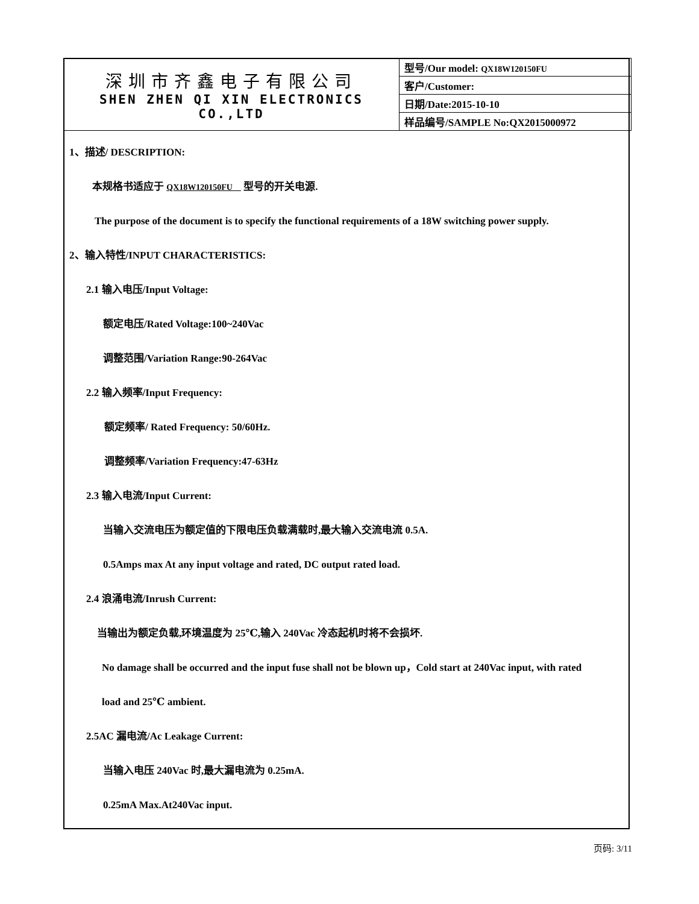| 深圳市齐鑫电子有限公司 SHEN ZHEN QI XIN ELECTRONICS CO.,LTD | 型号/Our model: QX18W120150FU |
| | 客户/Customer: |
| | 日期/Date:2015-10-10 |
| | 样品编号/SAMPLE No:QX2015000972 |
1、描述/ DESCRIPTION:
本规格书适应于 QX18W120150FU 型号的开关电源.
The purpose of the document is to specify the functional requirements of a 18W switching power supply.
2、输入特性/INPUT CHARACTERISTICS:
2.1 输入电压/Input Voltage:
额定电压/Rated Voltage:100~240Vac
调整范围/Variation Range:90-264Vac
2.2 输入频率/Input Frequency:
额定频率/ Rated Frequency: 50/60Hz.
调整频率/Variation Frequency:47-63Hz
2.3 输入电流/Input Current:
当输入交流电压为额定值的下限电压负载满载时,最大输入交流电流 0.5A.
0.5Amps max At any input voltage and rated, DC output rated load.
2.4 浪涌电流/Inrush Current:
当输出为额定负载,环境温度为 25℃,输入 240Vac 冷态起机时将不会损坏.
No damage shall be occurred and the input fuse shall not be blown up，Cold start at 240Vac input, with rated
load and 25℃ ambient.
2.5AC 漏电流/Ac Leakage Current:
当输入电压 240Vac 时,最大漏电流为 0.25mA.
0.25mA Max.At240Vac input.
页码: 3/11